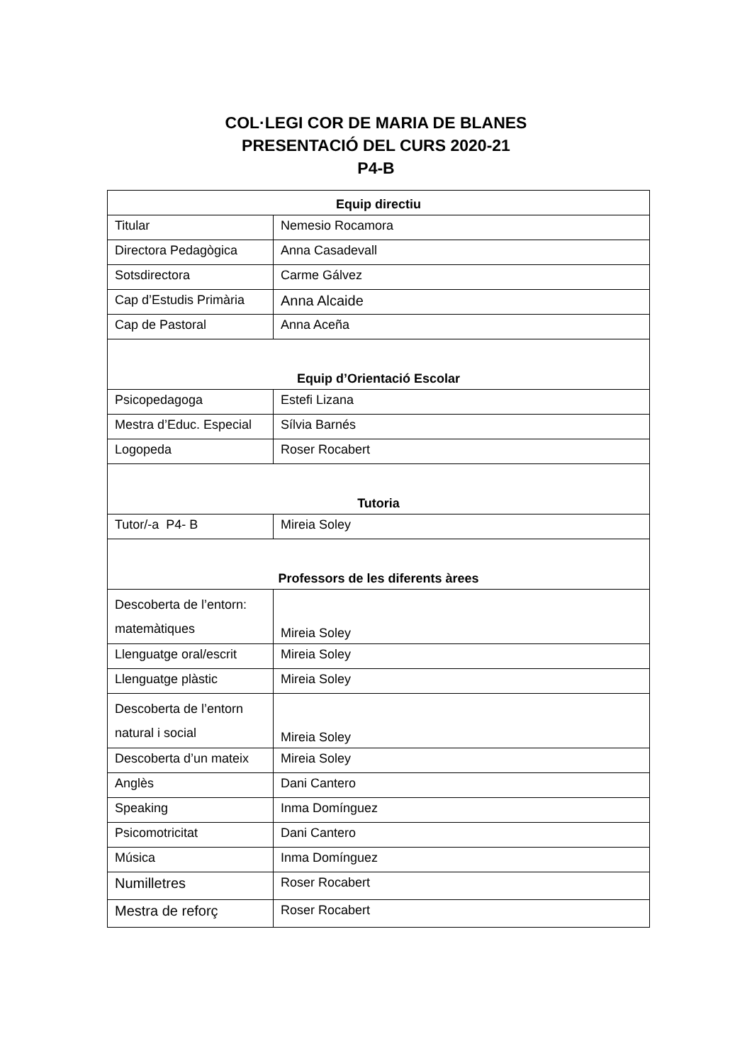COL·LEGI COR DE MARIA DE BLANES
PRESENTACIÓ DEL CURS 2020-21
P4-B
| Equip directiu | |
| --- | --- |
| Titular | Nemesio Rocamora |
| Directora Pedagògica | Anna Casadevall |
| Sotsdirectora | Carme Gálvez |
| Cap d’Estudis Primària | Anna Alcaide |
| Cap de Pastoral | Anna Aceña |
| Equip d’Orientació Escolar | |
| Psicopedagoga | Estefi Lizana |
| Mestra d’Educ. Especial | Sílvia Barnés |
| Logopeda | Roser Rocabert |
| Tutoria | |
| Tutor/-a P4- B | Mireia Soley |
| Professors de les diferents àrees | |
| Descoberta de l’entorn: matemàtiques | Mireia Soley |
| Llenguatge oral/escrit | Mireia Soley |
| Llenguatge plàstic | Mireia Soley |
| Descoberta de l’entorn natural i social | Mireia Soley |
| Descoberta d’un mateix | Mireia Soley |
| Anglès | Dani Cantero |
| Speaking | Inma Domínguez |
| Psicomotricitat | Dani Cantero |
| Música | Inma Domínguez |
| Numilletres | Roser Rocabert |
| Mestra de reforç | Roser Rocabert |